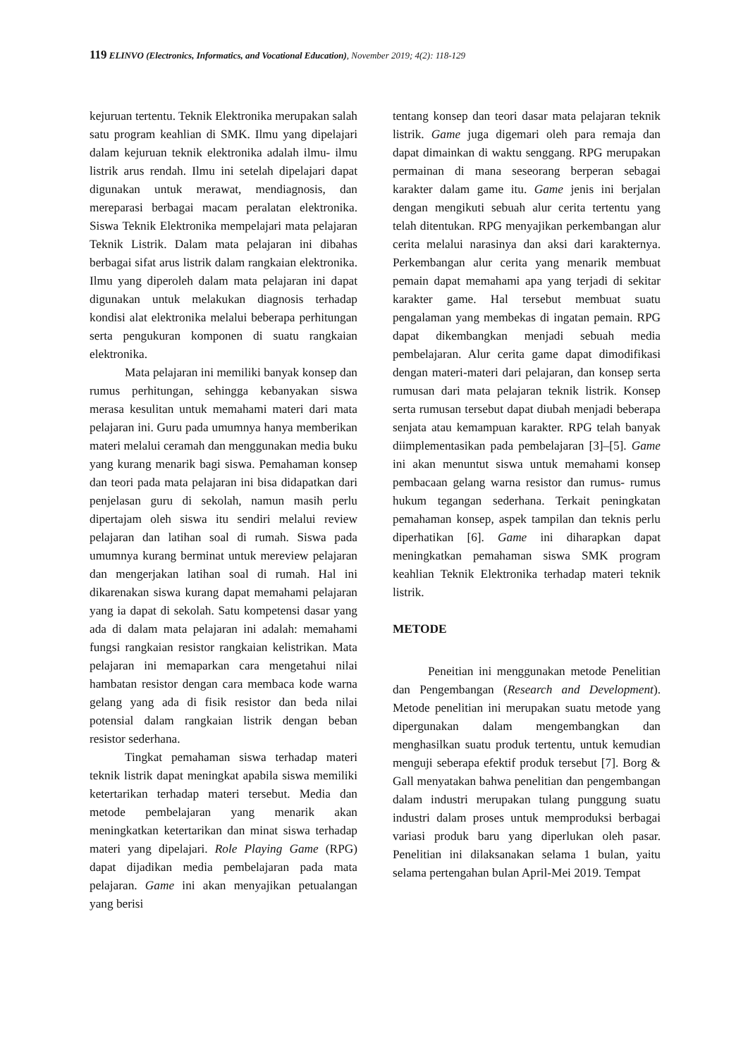119 ELINVO (Electronics, Informatics, and Vocational Education), November 2019; 4(2): 118-129
kejuruan tertentu. Teknik Elektronika merupakan salah satu program keahlian di SMK. Ilmu yang dipelajari dalam kejuruan teknik elektronika adalah ilmu- ilmu listrik arus rendah. Ilmu ini setelah dipelajari dapat digunakan untuk merawat, mendiagnosis, dan mereparasi berbagai macam peralatan elektronika. Siswa Teknik Elektronika mempelajari mata pelajaran Teknik Listrik. Dalam mata pelajaran ini dibahas berbagai sifat arus listrik dalam rangkaian elektronika. Ilmu yang diperoleh dalam mata pelajaran ini dapat digunakan untuk melakukan diagnosis terhadap kondisi alat elektronika melalui beberapa perhitungan serta pengukuran komponen di suatu rangkaian elektronika.
Mata pelajaran ini memiliki banyak konsep dan rumus perhitungan, sehingga kebanyakan siswa merasa kesulitan untuk memahami materi dari mata pelajaran ini. Guru pada umumnya hanya memberikan materi melalui ceramah dan menggunakan media buku yang kurang menarik bagi siswa. Pemahaman konsep dan teori pada mata pelajaran ini bisa didapatkan dari penjelasan guru di sekolah, namun masih perlu dipertajam oleh siswa itu sendiri melalui review pelajaran dan latihan soal di rumah. Siswa pada umumnya kurang berminat untuk mereview pelajaran dan mengerjakan latihan soal di rumah. Hal ini dikarenakan siswa kurang dapat memahami pelajaran yang ia dapat di sekolah. Satu kompetensi dasar yang ada di dalam mata pelajaran ini adalah: memahami fungsi rangkaian resistor rangkaian kelistrikan. Mata pelajaran ini memaparkan cara mengetahui nilai hambatan resistor dengan cara membaca kode warna gelang yang ada di fisik resistor dan beda nilai potensial dalam rangkaian listrik dengan beban resistor sederhana.
Tingkat pemahaman siswa terhadap materi teknik listrik dapat meningkat apabila siswa memiliki ketertarikan terhadap materi tersebut. Media dan metode pembelajaran yang menarik akan meningkatkan ketertarikan dan minat siswa terhadap materi yang dipelajari. Role Playing Game (RPG) dapat dijadikan media pembelajaran pada mata pelajaran. Game ini akan menyajikan petualangan yang berisi
tentang konsep dan teori dasar mata pelajaran teknik listrik. Game juga digemari oleh para remaja dan dapat dimainkan di waktu senggang. RPG merupakan permainan di mana seseorang berperan sebagai karakter dalam game itu. Game jenis ini berjalan dengan mengikuti sebuah alur cerita tertentu yang telah ditentukan. RPG menyajikan perkembangan alur cerita melalui narasinya dan aksi dari karakternya. Perkembangan alur cerita yang menarik membuat pemain dapat memahami apa yang terjadi di sekitar karakter game. Hal tersebut membuat suatu pengalaman yang membekas di ingatan pemain. RPG dapat dikembangkan menjadi sebuah media pembelajaran. Alur cerita game dapat dimodifikasi dengan materi-materi dari pelajaran, dan konsep serta rumusan dari mata pelajaran teknik listrik. Konsep serta rumusan tersebut dapat diubah menjadi beberapa senjata atau kemampuan karakter. RPG telah banyak diimplementasikan pada pembelajaran [3]–[5]. Game ini akan menuntut siswa untuk memahami konsep pembacaan gelang warna resistor dan rumus- rumus hukum tegangan sederhana. Terkait peningkatan pemahaman konsep, aspek tampilan dan teknis perlu diperhatikan [6]. Game ini diharapkan dapat meningkatkan pemahaman siswa SMK program keahlian Teknik Elektronika terhadap materi teknik listrik.
METODE
Peneitian ini menggunakan metode Penelitian dan Pengembangan (Research and Development). Metode penelitian ini merupakan suatu metode yang dipergunakan dalam mengembangkan dan menghasilkan suatu produk tertentu, untuk kemudian menguji seberapa efektif produk tersebut [7]. Borg & Gall menyatakan bahwa penelitian dan pengembangan dalam industri merupakan tulang punggung suatu industri dalam proses untuk memproduksi berbagai variasi produk baru yang diperlukan oleh pasar. Penelitian ini dilaksanakan selama 1 bulan, yaitu selama pertengahan bulan April-Mei 2019. Tempat